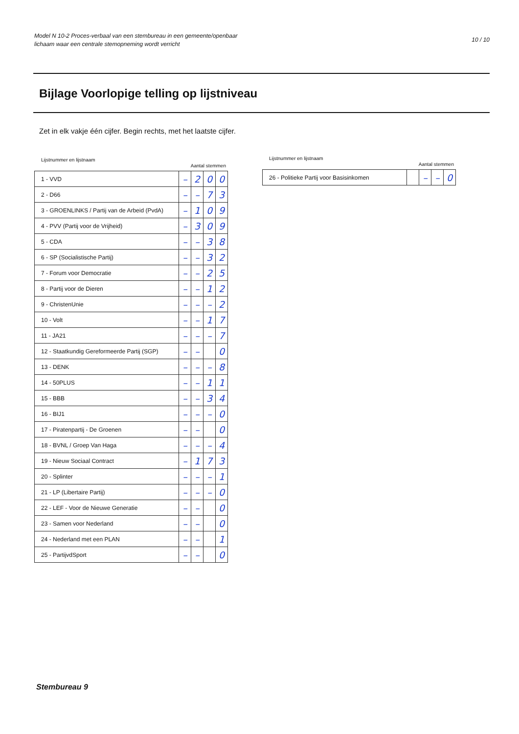Model N 10-2 Proces-verbaal van een stembureau in een gemeente/openbaar
lichaam waar een centrale stemopneming wordt verricht
10 / 10
Bijlage Voorlopige telling op lijstniveau
Zet in elk vakje één cijfer. Begin rechts, met het laatste cijfer.
Lijstnummer en lijstnaam Aantal stemmen
| 1 - VVD | – | 2 | 0 | 0 |
| 2 - D66 | – | – | 7 | 3 |
| 3 - GROENLINKS / Partij van de Arbeid (PvdA) | – | 1 | 0 | 9 |
| 4 - PVV (Partij voor de Vrijheid) | – | 3 | 0 | 9 |
| 5 - CDA | – | – | 3 | 8 |
| 6 - SP (Socialistische Partij) | – | – | 3 | 2 |
| 7 - Forum voor Democratie | – | – | 2 | 5 |
| 8 - Partij voor de Dieren | – | – | 1 | 2 |
| 9 - ChristenUnie | – | – | – | 2 |
| 10 - Volt | – | – | 1 | 7 |
| 11 - JA21 | – | – | – | 7 |
| 12 - Staatkundig Gereformeerde Partij (SGP) | – | – | | 0 |
| 13 - DENK | – | – | – | 8 |
| 14 - 50PLUS | – | – | 1 | 1 |
| 15 - BBB | – | – | 3 | 4 |
| 16 - BIJ1 | – | – | – | 0 |
| 17 - Piratenpartij - De Groenen | – | – | | 0 |
| 18 - BVNL / Groep Van Haga | – | – | – | 4 |
| 19 - Nieuw Sociaal Contract | – | 1 | 7 | 3 |
| 20 - Splinter | – | – | – | 1 |
| 21 - LP (Libertaire Partij) | – | – | – | 0 |
| 22 - LEF - Voor de Nieuwe Generatie | – | – | | 0 |
| 23 - Samen voor Nederland | – | – | | 0 |
| 24 - Nederland met een PLAN | – | – | | 1 |
| 25 - PartijvdSport | – | – | | 0 |
Lijstnummer en lijstnaam Aantal stemmen
| 26 - Politieke Partij voor Basisinkomen | | – | – | 0 |
Stembureau 9